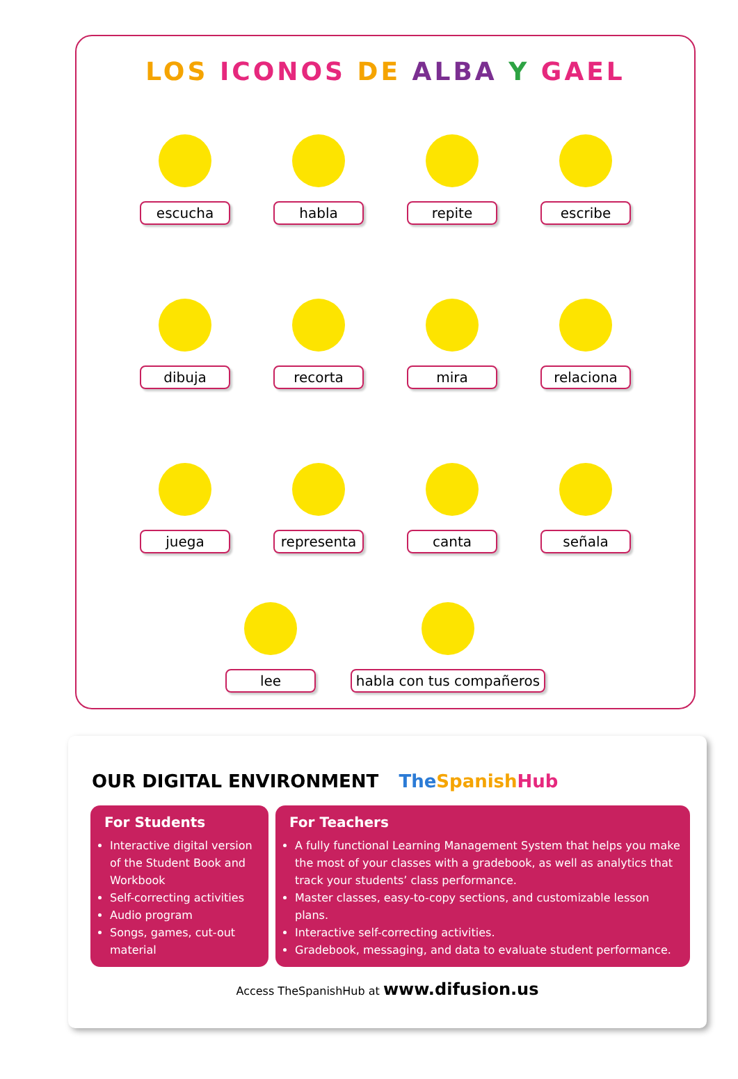LOS ICONOS DE ALBA Y GAEL
escucha habla repite escribe
dibuja recorta mira relaciona
juega representa canta señala
lee habla con tus compañeros
OUR DIGITAL ENVIRONMENT The Spanish Hub
For Students
Interactive digital version of the Student Book and Workbook
Self-correcting activities
Audio program
Songs, games, cut-out material
For Teachers
A fully functional Learning Management System that helps you make the most of your classes with a gradebook, as well as analytics that track your students’ class performance.
Master classes, easy-to-copy sections, and customizable lesson plans.
Interactive self-correcting activities.
Gradebook, messaging, and data to evaluate student performance.
Access TheSpanishHub at www.difusion.us